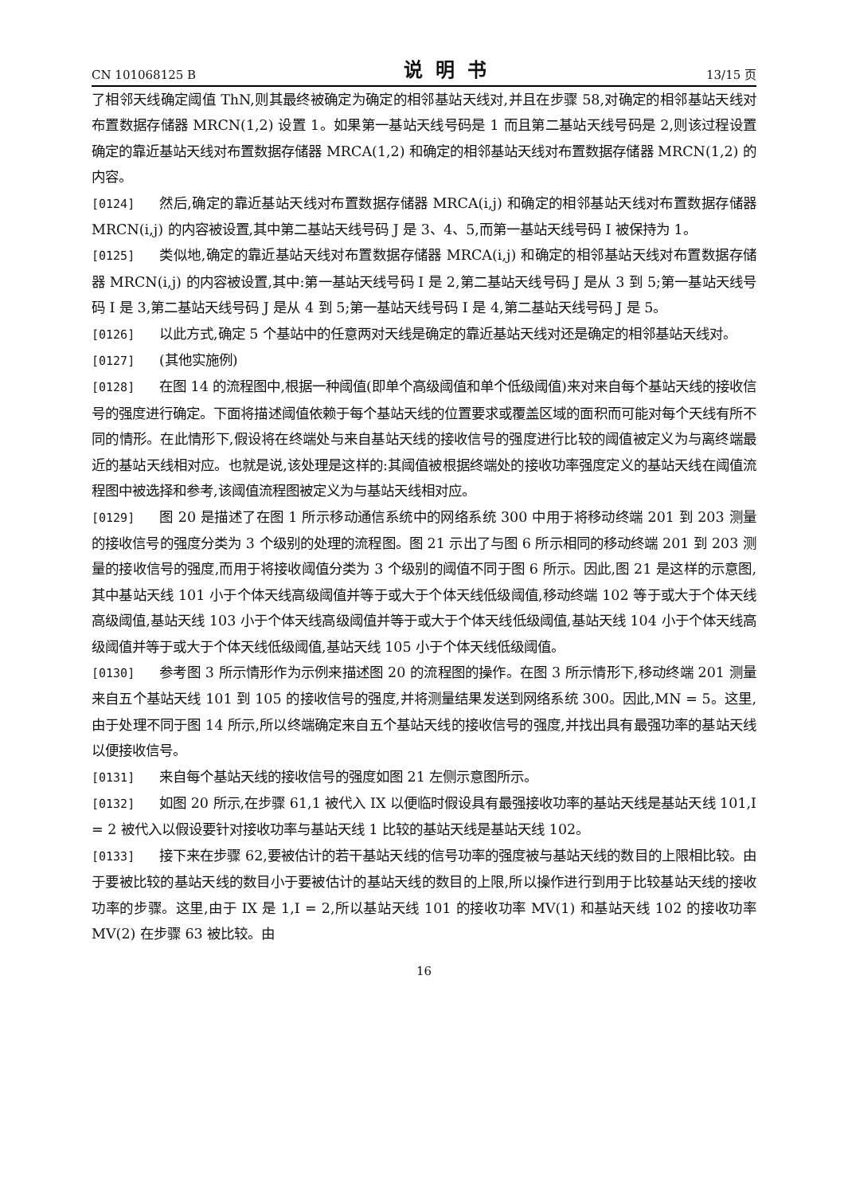CN 101068125 B 说明书 13/15 页
了相邻天线确定阈值 ThN,则其最终被确定为确定的相邻基站天线对,并且在步骤 58,对确定的相邻基站天线对布置数据存储器 MRCN(1,2) 设置 1。如果第一基站天线号码是 1 而且第二基站天线号码是 2,则该过程设置确定的靠近基站天线对布置数据存储器 MRCA(1,2) 和确定的相邻基站天线对布置数据存储器 MRCN(1,2) 的内容。
[0124] 然后,确定的靠近基站天线对布置数据存储器 MRCA(i,j) 和确定的相邻基站天线对布置数据存储器 MRCN(i,j) 的内容被设置,其中第二基站天线号码 J 是 3、4、5,而第一基站天线号码 I 被保持为 1。
[0125] 类似地,确定的靠近基站天线对布置数据存储器 MRCA(i,j) 和确定的相邻基站天线对布置数据存储器 MRCN(i,j) 的内容被设置,其中:第一基站天线号码 I 是 2,第二基站天线号码 J 是从 3 到 5;第一基站天线号码 I 是 3,第二基站天线号码 J 是从 4 到 5;第一基站天线号码 I 是 4,第二基站天线号码 J 是 5。
[0126] 以此方式,确定 5 个基站中的任意两对天线是确定的靠近基站天线对还是确定的相邻基站天线对。
[0127] (其他实施例)
[0128] 在图 14 的流程图中,根据一种阈值(即单个高级阈值和单个低级阈值)来对来自每个基站天线的接收信号的强度进行确定。下面将描述阈值依赖于每个基站天线的位置要求或覆盖区域的面积而可能对每个天线有所不同的情形。在此情形下,假设将在终端处与来自基站天线的接收信号的强度进行比较的阈值被定义为与离终端最近的基站天线相对应。也就是说,该处理是这样的:其阈值被根据终端处的接收功率强度定义的基站天线在阈值流程图中被选择和参考,该阈值流程图被定义为与基站天线相对应。
[0129] 图 20 是描述了在图 1 所示移动通信系统中的网络系统 300 中用于将移动终端 201 到 203 测量的接收信号的强度分类为 3 个级别的处理的流程图。图 21 示出了与图 6 所示相同的移动终端 201 到 203 测量的接收信号的强度,而用于将接收阈值分类为 3 个级别的阈值不同于图 6 所示。因此,图 21 是这样的示意图,其中基站天线 101 小于个体天线高级阈值并等于或大于个体天线低级阈值,移动终端 102 等于或大于个体天线高级阈值,基站天线 103 小于个体天线高级阈值并等于或大于个体天线低级阈值,基站天线 104 小于个体天线高级阈值并等于或大于个体天线低级阈值,基站天线 105 小于个体天线低级阈值。
[0130] 参考图 3 所示情形作为示例来描述图 20 的流程图的操作。在图 3 所示情形下,移动终端 201 测量来自五个基站天线 101 到 105 的接收信号的强度,并将测量结果发送到网络系统 300。因此,MN = 5。这里,由于处理不同于图 14 所示,所以终端确定来自五个基站天线的接收信号的强度,并找出具有最强功率的基站天线以便接收信号。
[0131] 来自每个基站天线的接收信号的强度如图 21 左侧示意图所示。
[0132] 如图 20 所示,在步骤 61,1 被代入 IX 以便临时假设具有最强接收功率的基站天线是基站天线 101,I = 2 被代入以假设要针对接收功率与基站天线 1 比较的基站天线是基站天线 102。
[0133] 接下来在步骤 62,要被估计的若干基站天线的信号功率的强度被与基站天线的数目的上限相比较。由于要被比较的基站天线的数目小于要被估计的基站天线的数目的上限,所以操作进行到用于比较基站天线的接收功率的步骤。这里,由于 IX 是 1,I = 2,所以基站天线 101 的接收功率 MV(1) 和基站天线 102 的接收功率 MV(2) 在步骤 63 被比较。由
16